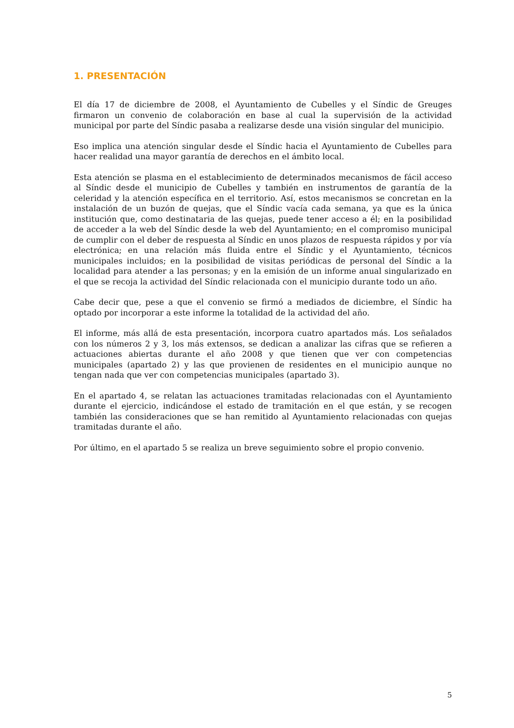1. PRESENTACIÓN
El día 17 de diciembre de 2008, el Ayuntamiento de Cubelles y el Síndic de Greuges firmaron un convenio de colaboración en base al cual la supervisión de la actividad municipal por parte del Síndic pasaba a realizarse desde una visión singular del municipio.
Eso implica una atención singular desde el Síndic hacia el Ayuntamiento de Cubelles para hacer realidad una mayor garantía de derechos en el ámbito local.
Esta atención se plasma en el establecimiento de determinados mecanismos de fácil acceso al Síndic desde el municipio de Cubelles y también en instrumentos de garantía de la celeridad y la atención específica en el territorio. Así, estos mecanismos se concretan en la instalación de un buzón de quejas, que el Síndic vacía cada semana, ya que es la única institución que, como destinataria de las quejas, puede tener acceso a él; en la posibilidad de acceder a la web del Síndic desde la web del Ayuntamiento; en el compromiso municipal de cumplir con el deber de respuesta al Síndic en unos plazos de respuesta rápidos y por vía electrónica; en una relación más fluida entre el Síndic y el Ayuntamiento, técnicos municipales incluidos; en la posibilidad de visitas periódicas de personal del Síndic a la localidad para atender a las personas; y en la emisión de un informe anual singularizado en el que se recoja la actividad del Síndic relacionada con el municipio durante todo un año.
Cabe decir que, pese a que el convenio se firmó a mediados de diciembre, el Síndic ha optado por incorporar a este informe la totalidad de la actividad del año.
El informe, más allá de esta presentación, incorpora cuatro apartados más. Los señalados con los números 2 y 3, los más extensos, se dedican a analizar las cifras que se refieren a actuaciones abiertas durante el año 2008 y que tienen que ver con competencias municipales (apartado 2) y las que provienen de residentes en el municipio aunque no tengan nada que ver con competencias municipales (apartado 3).
En el apartado 4, se relatan las actuaciones tramitadas relacionadas con el Ayuntamiento durante el ejercicio, indicándose el estado de tramitación en el que están, y se recogen también las consideraciones que se han remitido al Ayuntamiento relacionadas con quejas tramitadas durante el año.
Por último, en el apartado 5 se realiza un breve seguimiento sobre el propio convenio.
5